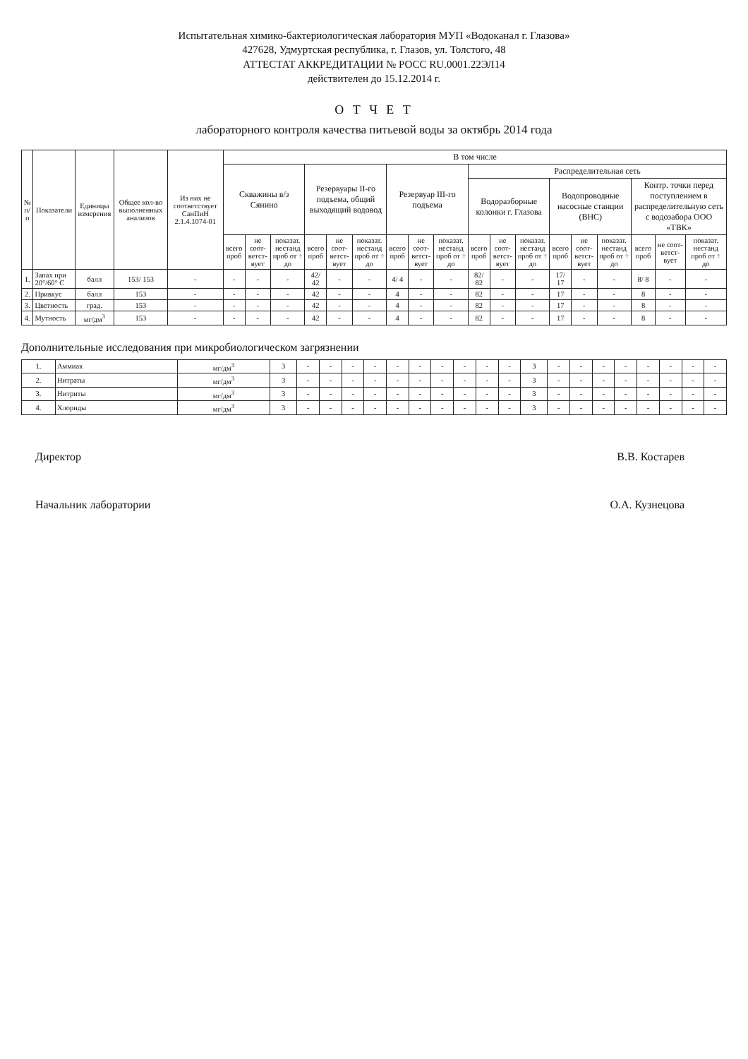Испытательная химико-бактериологическая лаборатория МУП «Водоканал г. Глазова»
427628, Удмуртская республика, г. Глазов, ул. Толстого, 48
АТТЕСТАТ АККРЕДИТАЦИИ № РОСС RU.0001.22ЭЛ14
действителен до 15.12.2014 г.
О Т Ч Е Т
лабораторного контроля качества питьевой воды за октябрь 2014 года
| № п/п | Показатели | Единицы измерения | Общее кол-во выполненных анализов | Из них не соответствует СанПиН 2.1.4.1074-01 | В том числе | | | | | | | | | | | | | | | | | |
| --- | --- | --- | --- | --- | --- | --- | --- | --- | --- | --- | --- | --- | --- | --- | --- | --- | --- | --- | --- | --- | --- | --- |
| | | | | | Скважины в/з Сянино | | | Резервуары II-го подъема, общий выходящий водовод | | | Резервуар III-го подъема | | | Распределительная сеть | | | | | | | | |
| | | | | | | | | | | | | | | Водоразборные колонки г. Глазова | | | Водопроводные насосные станции (ВНС) | | | Контр. точки перед поступлением в распределительную сеть с водозабора ООО «ТВК» | | |
| | | | | | всего проб | не соот-ветст-вует | показат. нестанд проб от ÷ до | всего проб | не соот-ветст-вует | показат. нестанд проб от ÷ до | всего проб | не соот-ветст-вует | показат. нестанд проб от ÷ до | всего проб | не соот-ветст-вует | показат. нестанд проб от ÷ до | всего проб | не соот-ветст-вует | показат. нестанд проб от ÷ до | всего проб | не соот-ветст-вует | показат. нестанд проб от ÷ до |
| 1. | Запах при 20°/60° С | балл | 153/ 153 | - | - | - | - | 42/ 42 | - | - | 4/ 4 | - | - | 82/ 82 | - | - | 17/ 17 | - | - | 8/ 8 | - | - |
| 2. | Привкус | балл | 153 | - | - | - | - | 42 | - | - | 4 | - | - | 82 | - | - | 17 | - | - | 8 | - | - |
| 3. | Цветность | град. | 153 | - | - | - | - | 42 | - | - | 4 | - | - | 82 | - | - | 17 | - | - | 8 | - | - |
| 4. | Мутность | мг/дм<sup>3</sup> | 153 | - | - | - | - | 42 | - | - | 4 | - | - | 82 | - | - | 17 | - | - | 8 | - | - |
Дополнительные исследования при микробиологическом загрязнении
| 1. | Аммиак | мг/дм<sup>3</sup> | 3 | - | - | - | - | - | - | - | - | - | - | 3 | - | - | - | - | - | - | - | - |
| 2. | Нитраты | мг/дм<sup>3</sup> | 3 | - | - | - | - | - | - | - | - | - | - | 3 | - | - | - | - | - | - | - | - |
| 3. | Нитриты | мг/дм<sup>3</sup> | 3 | - | - | - | - | - | - | - | - | - | - | 3 | - | - | - | - | - | - | - | - |
| 4. | Хлориды | мг/дм<sup>3</sup> | 3 | - | - | - | - | - | - | - | - | - | - | 3 | - | - | - | - | - | - | - | - |
Директор В.В. Костарев
Начальник лаборатории О.А. Кузнецова